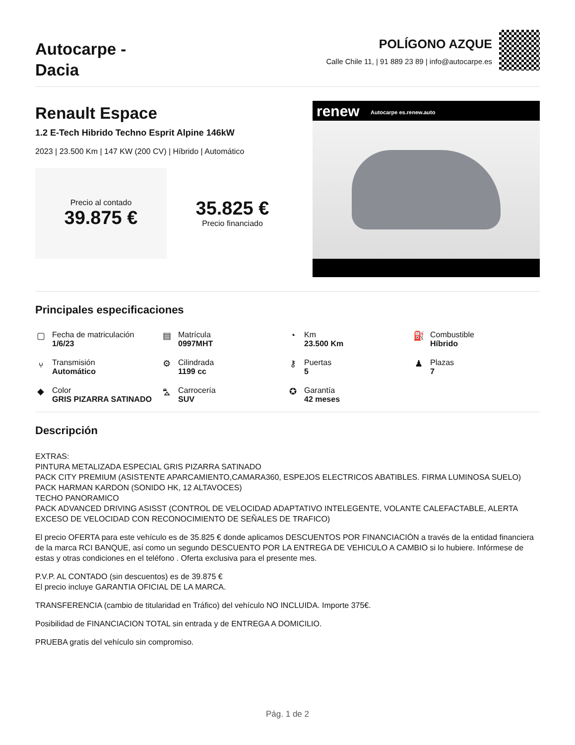Autocarpe -
Dacia
POLÍGONO AZQUE
Calle Chile 11, | 91 889 23 89 | info@autocarpe.es
Renault Espace
1.2 E-Tech Hibrido Techno Esprit Alpine 146kW
2023 | 23.500 Km | 147 KW (200 CV) | Híbrido | Automático
Precio al contado
39.875 €
35.825 €
Precio financiado
renew Autocarpe es.renew.auto
Principales especificaciones
▢
Fecha de matriculación
1/6/23
▤
Matrícula
0997MHT
◔
Km
23.500 Km
⛽
Combustible
Híbrido
⑂
Transmisión
Automático
⚙
Cilindrada
1199 cc
⚷
Puertas
5
♟
Plazas
7
◆
Color
GRIS PIZARRA SATINADO
⛍
Carrocería
SUV
✪
Garantía
42 meses
Descripción
EXTRAS:
PINTURA METALIZADA ESPECIAL GRIS PIZARRA SATINADO
PACK CITY PREMIUM (ASISTENTE APARCAMIENTO,CAMARA360, ESPEJOS ELECTRICOS ABATIBLES. FIRMA LUMINOSA SUELO)
PACK HARMAN KARDON (SONIDO HK, 12 ALTAVOCES)
TECHO PANORAMICO
PACK ADVANCED DRIVING ASISST (CONTROL DE VELOCIDAD ADAPTATIVO INTELEGENTE, VOLANTE CALEFACTABLE, ALERTA EXCESO DE VELOCIDAD CON RECONOCIMIENTO DE SEÑALES DE TRAFICO)
El precio OFERTA para este vehículo es de 35.825 € donde aplicamos DESCUENTOS POR FINANCIACIÓN a través de la entidad financiera de la marca RCI BANQUE, así como un segundo DESCUENTO POR LA ENTREGA DE VEHICULO A CAMBIO si lo hubiere. Infórmese de estas y otras condiciones en el teléfono . Oferta exclusiva para el presente mes.
P.V.P. AL CONTADO (sin descuentos) es de 39.875 €
El precio incluye GARANTIA OFICIAL DE LA MARCA.
TRANSFERENCIA (cambio de titularidad en Tráfico) del vehículo NO INCLUIDA. Importe 375€.
Posibilidad de FINANCIACION TOTAL sin entrada y de ENTREGA A DOMICILIO.
PRUEBA gratis del vehículo sin compromiso.
Pág. 1 de 2